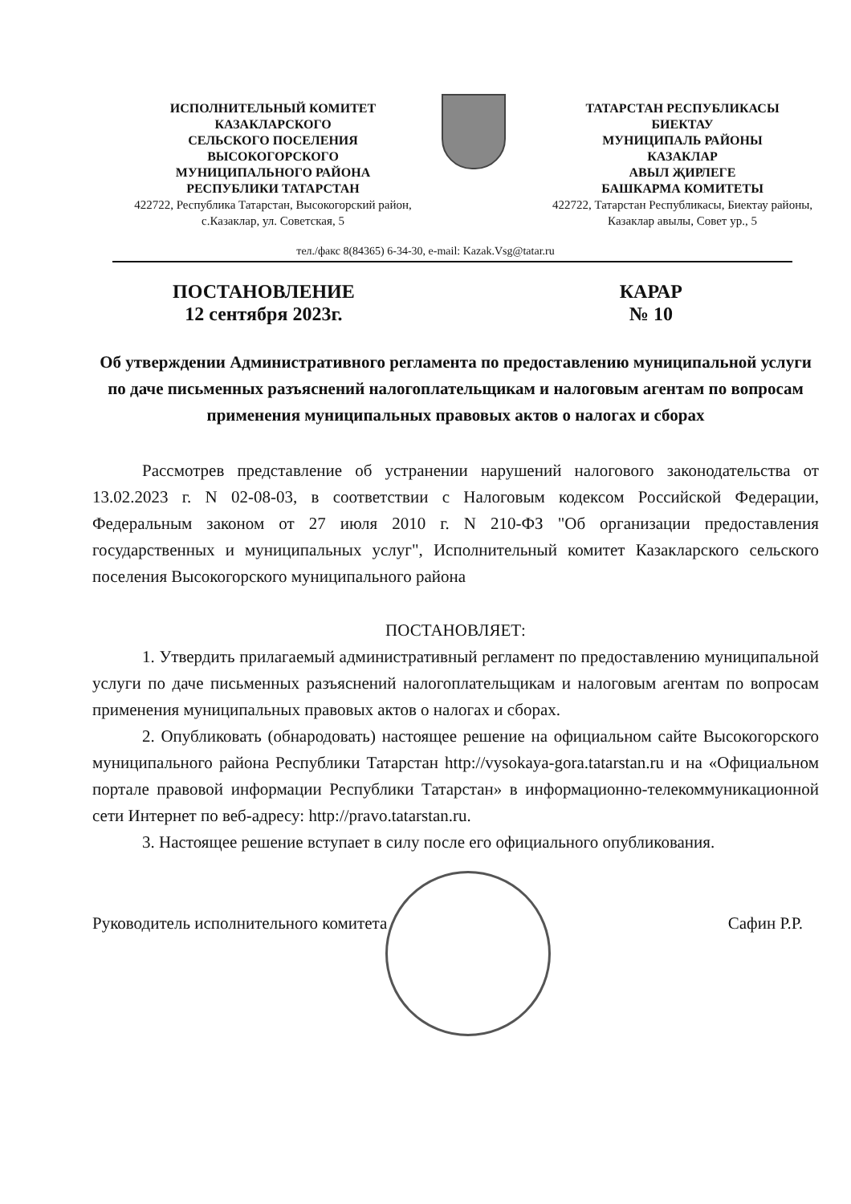ИСПОЛНИТЕЛЬНЫЙ КОМИТЕТ
КАЗАКЛАРСКОГО
СЕЛЬСКОГО ПОСЕЛЕНИЯ
ВЫСОКОГОРСКОГО
МУНИЦИПАЛЬНОГО РАЙОНА
РЕСПУБЛИКИ ТАТАРСТАН
422722, Республика Татарстан, Высокогорский район,
с.Казаклар, ул. Советская, 5
ТАТАРСТАН РЕСПУБЛИКАСЫ
БИЕКТАУ
МУНИЦИПАЛЬ РАЙОНЫ
КАЗАКЛАР
АВЫЛ ҖИРЛЕГЕ
БАШКАРМА КОМИТЕТЫ
422722, Татарстан Республикасы, Биектау районы,
Казаклар авылы, Совет ур., 5
тел./факс 8(84365) 6-34-30, e-mail: Kazak.Vsg@tatar.ru
ПОСТАНОВЛЕНИЕ
12 сентября 2023г.
КАРАР
№ 10
Об утверждении Административного регламента по предоставлению муниципальной услуги по даче письменных разъяснений налогоплательщикам и налоговым агентам по вопросам применения муниципальных правовых актов о налогах и сборах
Рассмотрев представление об устранении нарушений налогового законодательства от 13.02.2023 г. N 02-08-03, в соответствии с Налоговым кодексом Российской Федерации, Федеральным законом от 27 июля 2010 г. N 210-ФЗ "Об организации предоставления государственных и муниципальных услуг", Исполнительный комитет Казакларского сельского поселения Высокогорского муниципального района
ПОСТАНОВЛЯЕТ:
1. Утвердить прилагаемый административный регламент по предоставлению муниципальной услуги по даче письменных разъяснений налогоплательщикам и налоговым агентам по вопросам применения муниципальных правовых актов о налогах и сборах.
2. Опубликовать (обнародовать) настоящее решение на официальном сайте Высокогорского муниципального района Республики Татарстан http://vysokaya-gora.tatarstan.ru и на «Официальном портале правовой информации Республики Татарстан» в информационно-телекоммуникационной сети Интернет по веб-адресу: http://pravo.tatarstan.ru.
3. Настоящее решение вступает в силу после его официального опубликования.
Руководитель исполнительного комитета
Сафин Р.Р.